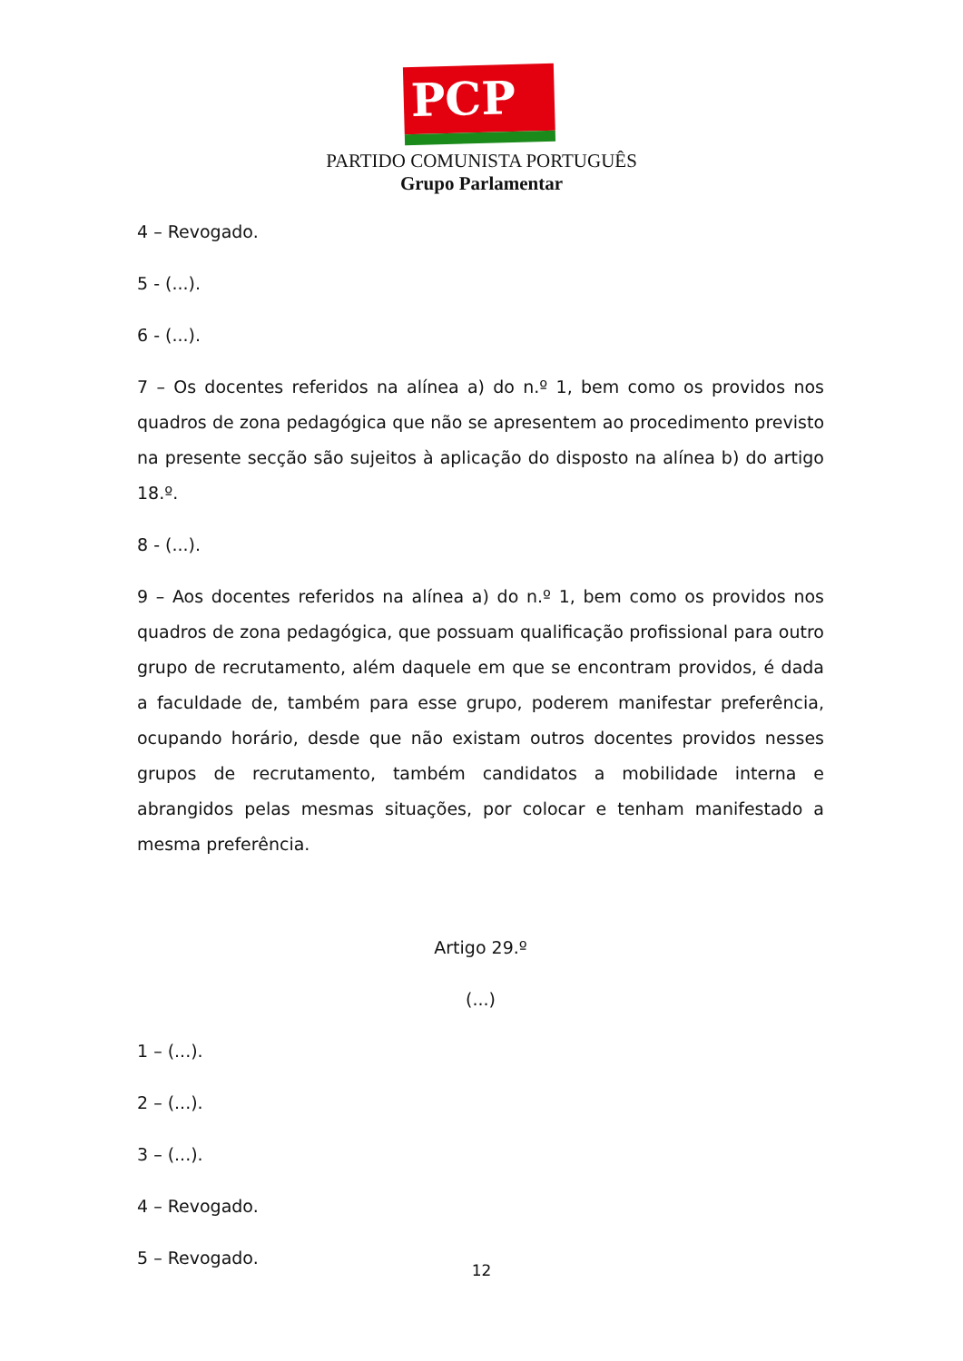PCP ☭
PARTIDO COMUNISTA PORTUGUÊS
Grupo Parlamentar
4 – Revogado.
5 - (...).
6 - (...).
7 – Os docentes referidos na alínea a) do n.º 1, bem como os providos nos quadros de zona pedagógica que não se apresentem ao procedimento previsto na presente secção são sujeitos à aplicação do disposto na alínea b) do artigo 18.º.
8 - (...).
9 – Aos docentes referidos na alínea a) do n.º 1, bem como os providos nos quadros de zona pedagógica, que possuam qualificação profissional para outro grupo de recrutamento, além daquele em que se encontram providos, é dada a faculdade de, também para esse grupo, poderem manifestar preferência, ocupando horário, desde que não existam outros docentes providos nesses grupos de recrutamento, também candidatos a mobilidade interna e abrangidos pelas mesmas situações, por colocar e tenham manifestado a mesma preferência.
Artigo 29.º
(...)
1 – (...).
2 – (...).
3 – (...).
4 – Revogado.
5 – Revogado.
12